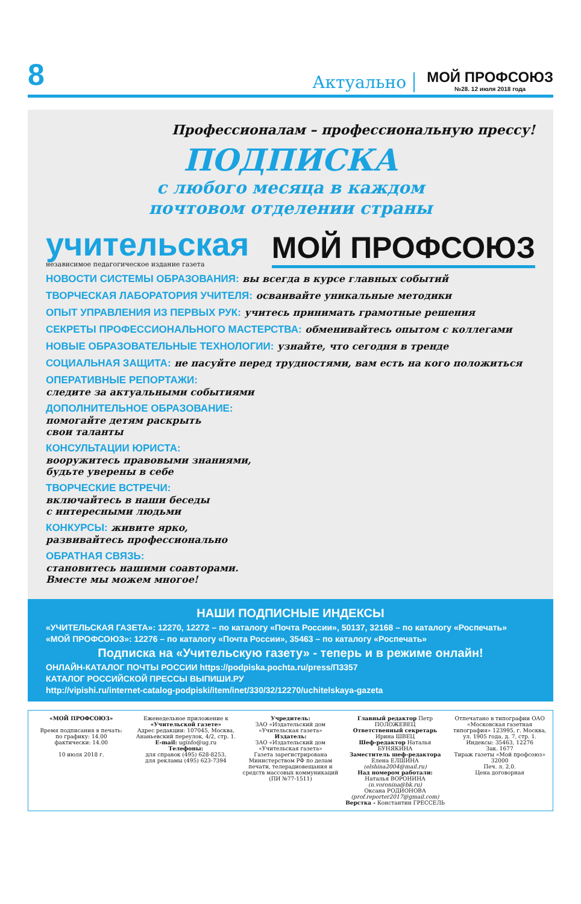8
Актуально
МОЙ ПРОФСОЮЗ
№28. 12 июля 2018 года
Профессионалам – профессиональную прессу!
ПОДПИСКА
с любого месяца в каждом
почтовом отделении страны
учительская
независимое педагогическое издание газета
МОЙ ПРОФСОЮЗ
НОВОСТИ СИСТЕМЫ ОБРАЗОВАНИЯ: вы всегда в курсе главных событий
ТВОРЧЕСКАЯ ЛАБОРАТОРИЯ УЧИТЕЛЯ: осваивайте уникальные методики
ОПЫТ УПРАВЛЕНИЯ ИЗ ПЕРВЫХ РУК: учитесь принимать грамотные решения
СЕКРЕТЫ ПРОФЕССИОНАЛЬНОГО МАСТЕРСТВА: обменивайтесь опытом с коллегами
НОВЫЕ ОБРАЗОВАТЕЛЬНЫЕ ТЕХНОЛОГИИ: узнайте, что сегодня в тренде
СОЦИАЛЬНАЯ ЗАЩИТА: не пасуйте перед трудностями, вам есть на кого положиться
ОПЕРАТИВНЫЕ РЕПОРТАЖИ:
следите за актуальными событиями
ДОПОЛНИТЕЛЬНОЕ ОБРАЗОВАНИЕ:
помогайте детям раскрыть
свои таланты
КОНСУЛЬТАЦИИ ЮРИСТА:
вооружитесь правовыми знаниями,
будьте уверены в себе
ТВОРЧЕСКИЕ ВСТРЕЧИ:
включайтесь в наши беседы
с интересными людьми
КОНКУРСЫ: живите ярко,
развивайтесь профессионально
ОБРАТНАЯ СВЯЗЬ:
становитесь нашими соавторами.
Вместе мы можем многое!
НАШИ ПОДПИСНЫЕ ИНДЕКСЫ
«УЧИТЕЛЬСКАЯ ГАЗЕТА»: 12270, 12272 – по каталогу «Почта России», 50137, 32168 – по каталогу «Роспечать»
«МОЙ ПРОФСОЮЗ»: 12276 – по каталогу «Почта России», 35463 – по каталогу «Роспечать»
Подписка на «Учительскую газету» - теперь и в режиме онлайн!
ОНЛАЙН-КАТАЛОГ ПОЧТЫ РОССИИ https://podpiska.pochta.ru/press/П3357
КАТАЛОГ РОССИЙСКОЙ ПРЕССЫ ВЫПИШИ.РУ
http://vipishi.ru/internet-catalog-podpiski/item/inet/330/32/12270/uchitelskaya-gazeta
«МОЙ ПРОФСОЮЗ»
Время подписания в печать:
по графику: 14.00
фактически: 14.00
10 июля 2018 г.
Еженедельное приложение к «Учительской газете»
Адрес редакции: 107045, Москва, Ананьевский переулок, 4/2, стр. 1.
E-mail: uginfo@ug.ru
Телефоны:
для справок (495) 628-8253,
для рекламы (495) 623-7394
Учредитель:
ЗАО «Издательский дом «Учительская газета»
Издатель:
ЗАО «Издательский дом «Учительская газета»
Газета зарегистрирована Министерством РФ по делам печати, телерадиовещания и средств массовых коммуникаций (ПИ №77-1511)
Главный редактор Петр ПОЛОЖЕВЕЦ
Ответственный секретарь Ирина ШВЕЦ
Шеф-редактор Наталья БУНЯКИНА
Заместитель шеф-редактора
Елена ЕЛШИНА (elshina2004@mail.ru)
Над номером работали:
Наталья ВОРОНИНА (n.voronina@bk.ru)
Оксана РОДИОНОВА (prof.reporter2017@gmail.com)
Верстка - Константин ГРЕССЕЛЬ
Отпечатано в типографии ОАО «Московская газетная типография» 123995, г. Москва, ул. 1905 года, д. 7, стр. 1.
Индексы: 35463, 12276
Зак. 1677
Тираж газеты «Мой профсоюз» 32000
Печ. л. 2,0.
Цена договорная